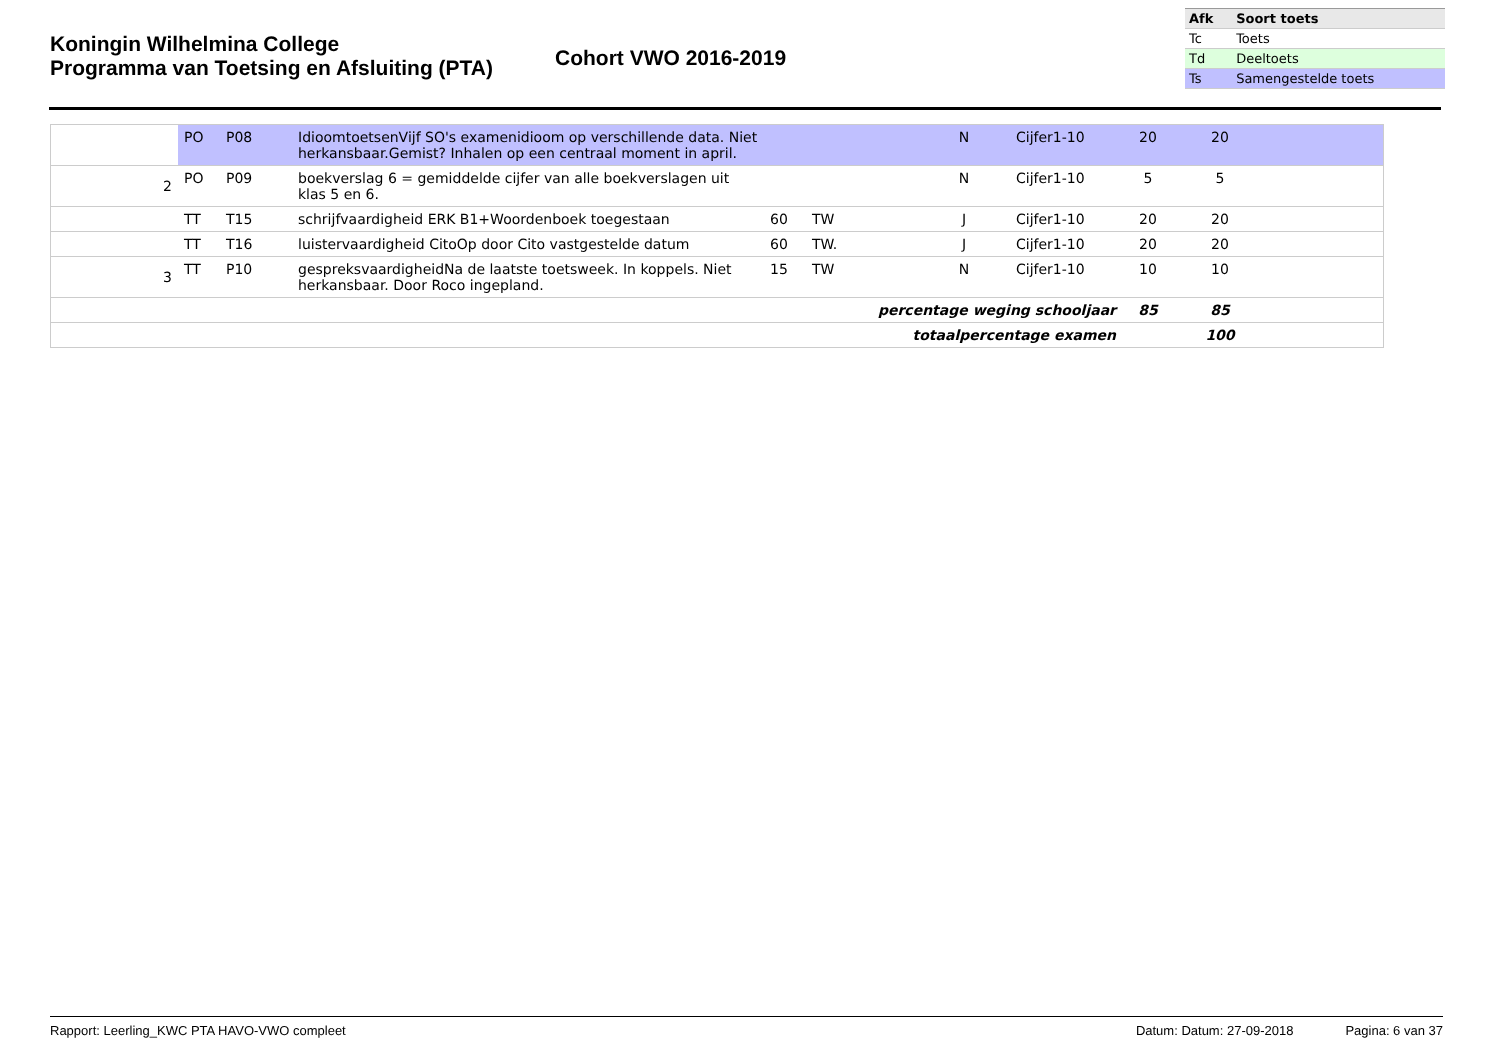Koningin Wilhelmina College
Programma van Toetsing en Afsluiting (PTA)
Cohort VWO 2016-2019
| Afk | Soort toets |
| --- | --- |
| Tc | Toets |
| Td | Deeltoets |
| Ts | Samengestelde toets |
| | PO | P08 | IdioomtoetsenVijf SO's examenidioom op verschillende data. Niet herkansbaar.Gemist? Inhalen op een centraal moment in april. | | | N | Cijfer1-10 | 20 | 20 | |
| 2 | PO | P09 | boekverslag 6 = gemiddelde cijfer van alle boekverslagen uit klas 5 en 6. | | | N | Cijfer1-10 | 5 | 5 | |
| | TT | T15 | schrijfvaardigheid ERK B1+Woordenboek toegestaan | 60 | TW | J | Cijfer1-10 | 20 | 20 | |
| | TT | T16 | luistervaardigheid CitoOp door Cito vastgestelde datum | 60 | TW. | J | Cijfer1-10 | 20 | 20 | |
| 3 | TT | P10 | gespreksvaardigheidNa de laatste toetsweek. In koppels. Niet herkansbaar. Door Roco ingepland. | 15 | TW | N | Cijfer1-10 | 10 | 10 | |
| percentage weging schooljaar | | | | | | | | 85 | 85 | |
| totaalpercentage examen | | | | | | | | | 100 | |
Rapport: Leerling_KWC PTA HAVO-VWO compleet Datum: Datum: 27-09-2018 Pagina: 6 van 37